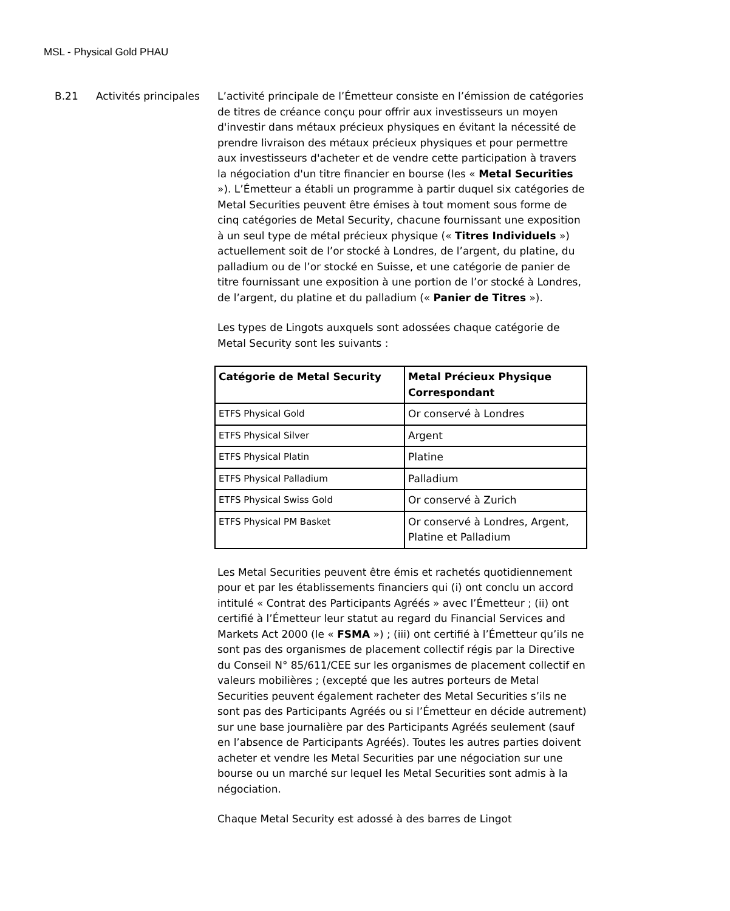MSL - Physical Gold PHAU
B.21 Activités principales
L’activité principale de l’Émetteur consiste en l’émission de catégories de titres de créance conçu pour offrir aux investisseurs un moyen d'investir dans métaux précieux physiques en évitant la nécessité de prendre livraison des métaux précieux physiques et pour permettre aux investisseurs d'acheter et de vendre cette participation à travers la négociation d'un titre financier en bourse (les « Metal Securities »). L’Émetteur a établi un programme à partir duquel six catégories de Metal Securities peuvent être émises à tout moment sous forme de cinq catégories de Metal Security, chacune fournissant une exposition à un seul type de métal précieux physique (« Titres Individuels ») actuellement soit de l’or stocké à Londres, de l’argent, du platine, du palladium ou de l’or stocké en Suisse, et une catégorie de panier de titre fournissant une exposition à une portion de l’or stocké à Londres, de l’argent, du platine et du palladium (« Panier de Titres »).
Les types de Lingots auxquels sont adossées chaque catégorie de Metal Security sont les suivants :
| Catégorie de Metal Security | Metal Précieux Physique Correspondant |
| --- | --- |
| ETFS Physical Gold | Or conservé à Londres |
| ETFS Physical Silver | Argent |
| ETFS Physical Platin | Platine |
| ETFS Physical Palladium | Palladium |
| ETFS Physical Swiss Gold | Or conservé à Zurich |
| ETFS Physical PM Basket | Or conservé à Londres, Argent, Platine et Palladium |
Les Metal Securities peuvent être émis et rachetés quotidiennement pour et par les établissements financiers qui (i) ont conclu un accord intitulé « Contrat des Participants Agréés » avec l’Émetteur ; (ii) ont certifié à l’Émetteur leur statut au regard du Financial Services and Markets Act 2000 (le « FSMA ») ; (iii) ont certifié à l’Émetteur qu’ils ne sont pas des organismes de placement collectif régis par la Directive du Conseil N° 85/611/CEE sur les organismes de placement collectif en valeurs mobilières ; (excepté que les autres porteurs de Metal Securities peuvent également racheter des Metal Securities s’ils ne sont pas des Participants Agréés ou si l’Émetteur en décide autrement) sur une base journalière par des Participants Agréés seulement (sauf en l’absence de Participants Agréés). Toutes les autres parties doivent acheter et vendre les Metal Securities par une négociation sur une bourse ou un marché sur lequel les Metal Securities sont admis à la négociation.
Chaque Metal Security est adossé à des barres de Lingot